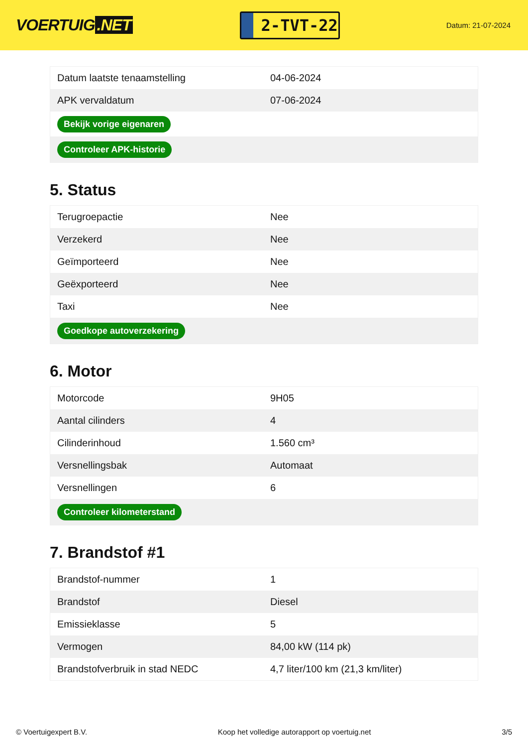VOERTUIG.NET
2-TVT-22
Datum: 21-07-2024
| Datum laatste tenaamstelling | 04-06-2024 |
| APK vervaldatum | 07-06-2024 |
| Bekijk vorige eigenaren | |
| Controleer APK-historie | |
5. Status
| Terugroepactie | Nee |
| Verzekerd | Nee |
| Geïmporteerd | Nee |
| Geëxporteerd | Nee |
| Taxi | Nee |
| Goedkope autoverzekering | |
6. Motor
| Motorcode | 9H05 |
| Aantal cilinders | 4 |
| Cilinderinhoud | 1.560 cm³ |
| Versnellingsbak | Automaat |
| Versnellingen | 6 |
| Controleer kilometerstand | |
7. Brandstof #1
| Brandstof-nummer | 1 |
| Brandstof | Diesel |
| Emissieklasse | 5 |
| Vermogen | 84,00 kW (114 pk) |
| Brandstofverbruik in stad NEDC | 4,7 liter/100 km (21,3 km/liter) |
© Voertuigexpert B.V. Koop het volledige autorapport op voertuig.net 3/5